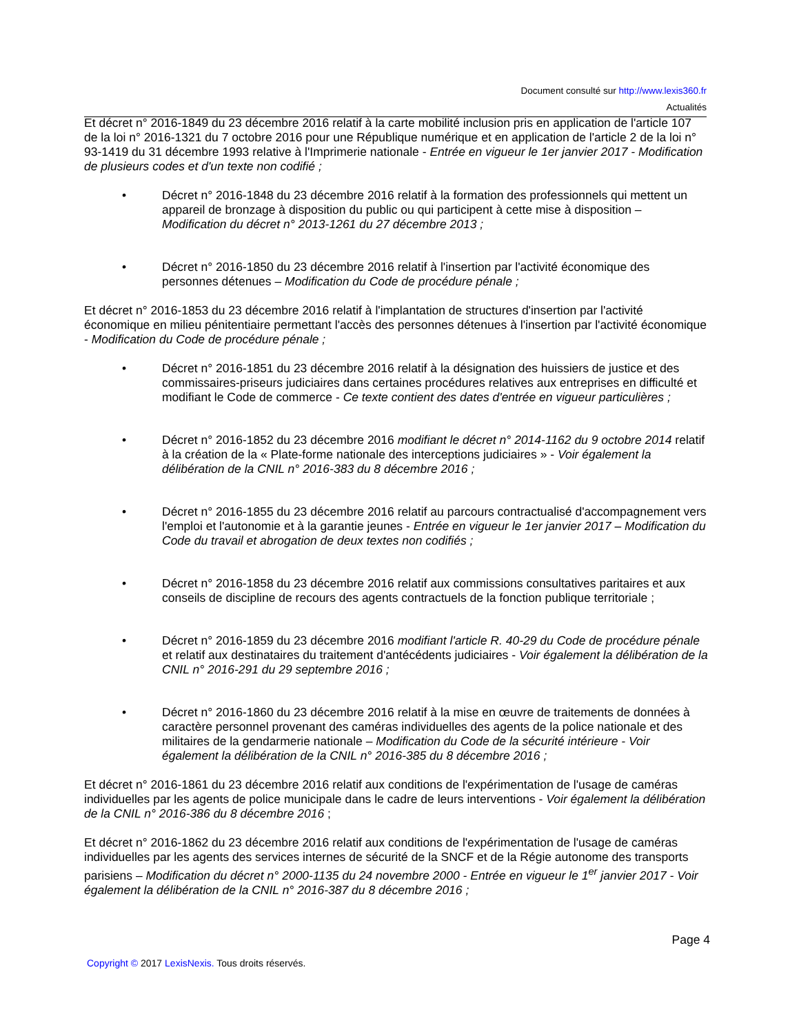Document consulté sur http://www.lexis360.fr
Actualités
Et décret n° 2016-1849 du 23 décembre 2016 relatif à la carte mobilité inclusion pris en application de l'article 107 de la loi n° 2016-1321 du 7 octobre 2016 pour une République numérique et en application de l'article 2 de la loi n° 93-1419 du 31 décembre 1993 relative à l'Imprimerie nationale - Entrée en vigueur le 1er janvier 2017 - Modification de plusieurs codes et d'un texte non codifié ;
• Décret n° 2016-1848 du 23 décembre 2016 relatif à la formation des professionnels qui mettent un appareil de bronzage à disposition du public ou qui participent à cette mise à disposition – Modification du décret n° 2013-1261 du 27 décembre 2013 ;
• Décret n° 2016-1850 du 23 décembre 2016 relatif à l'insertion par l'activité économique des personnes détenues – Modification du Code de procédure pénale ;
Et décret n° 2016-1853 du 23 décembre 2016 relatif à l'implantation de structures d'insertion par l'activité économique en milieu pénitentiaire permettant l'accès des personnes détenues à l'insertion par l'activité économique - Modification du Code de procédure pénale ;
• Décret n° 2016-1851 du 23 décembre 2016 relatif à la désignation des huissiers de justice et des commissaires-priseurs judiciaires dans certaines procédures relatives aux entreprises en difficulté et modifiant le Code de commerce - Ce texte contient des dates d'entrée en vigueur particulières ;
• Décret n° 2016-1852 du 23 décembre 2016 modifiant le décret n° 2014-1162 du 9 octobre 2014 relatif à la création de la « Plate-forme nationale des interceptions judiciaires » - Voir également la délibération de la CNIL n° 2016-383 du 8 décembre 2016 ;
• Décret n° 2016-1855 du 23 décembre 2016 relatif au parcours contractualisé d'accompagnement vers l'emploi et l'autonomie et à la garantie jeunes - Entrée en vigueur le 1er janvier 2017 – Modification du Code du travail et abrogation de deux textes non codifiés ;
• Décret n° 2016-1858 du 23 décembre 2016 relatif aux commissions consultatives paritaires et aux conseils de discipline de recours des agents contractuels de la fonction publique territoriale ;
• Décret n° 2016-1859 du 23 décembre 2016 modifiant l'article R. 40-29 du Code de procédure pénale et relatif aux destinataires du traitement d'antécédents judiciaires - Voir également la délibération de la CNIL n° 2016-291 du 29 septembre 2016 ;
• Décret n° 2016-1860 du 23 décembre 2016 relatif à la mise en œuvre de traitements de données à caractère personnel provenant des caméras individuelles des agents de la police nationale et des militaires de la gendarmerie nationale – Modification du Code de la sécurité intérieure - Voir également la délibération de la CNIL n° 2016-385 du 8 décembre 2016 ;
Et décret n° 2016-1861 du 23 décembre 2016 relatif aux conditions de l'expérimentation de l'usage de caméras individuelles par les agents de police municipale dans le cadre de leurs interventions - Voir également la délibération de la CNIL n° 2016-386 du 8 décembre 2016 ;
Et décret n° 2016-1862 du 23 décembre 2016 relatif aux conditions de l'expérimentation de l'usage de caméras individuelles par les agents des services internes de sécurité de la SNCF et de la Régie autonome des transports parisiens – Modification du décret n° 2000-1135 du 24 novembre 2000 - Entrée en vigueur le 1<sup>er</sup> janvier 2017 - Voir également la délibération de la CNIL n° 2016-387 du 8 décembre 2016 ;
Page 4
Copyright © 2017 LexisNexis. Tous droits réservés.